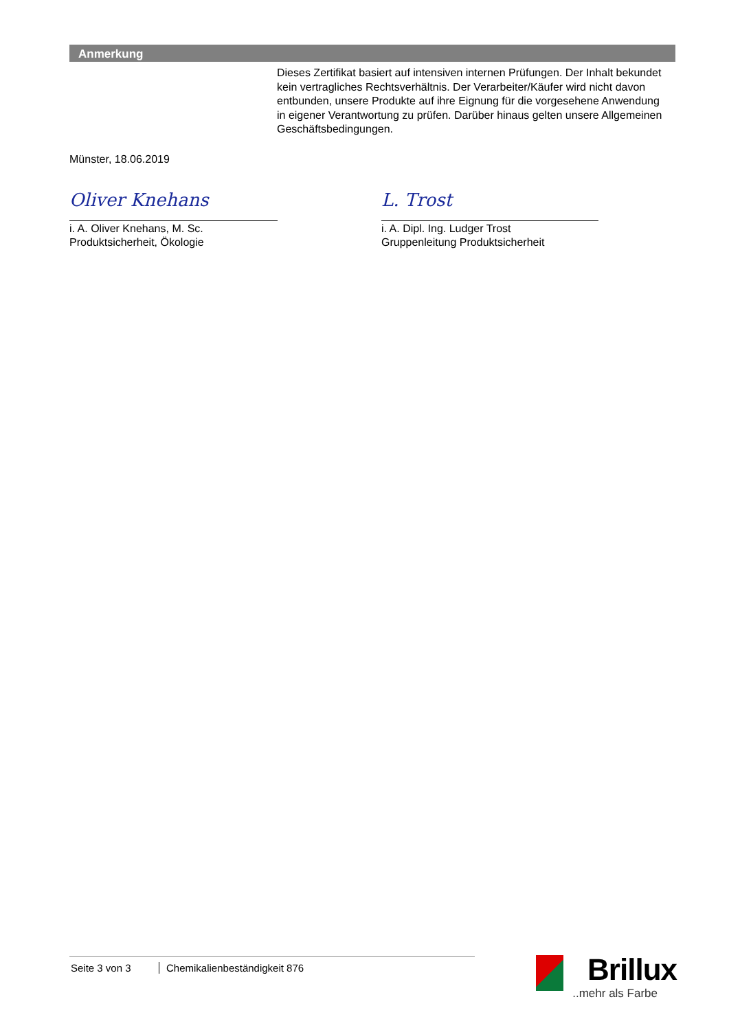Anmerkung
Dieses Zertifikat basiert auf intensiven internen Prüfungen. Der Inhalt bekundet kein vertragliches Rechtsverhältnis. Der Verarbeiter/Käufer wird nicht davon entbunden, unsere Produkte auf ihre Eignung für die vorgesehene Anwendung in eigener Verantwortung zu prüfen. Darüber hinaus gelten unsere Allgemeinen Geschäftsbedingungen.
Münster, 18.06.2019
Oliver Knehans
i. A. Oliver Knehans, M. Sc.
Produktsicherheit, Ökologie
L. Trost
i. A. Dipl. Ing. Ludger Trost
Gruppenleitung Produktsicherheit
Seite 3 von 3 Chemikalienbeständigkeit 876
Brillux
..mehr als Farbe